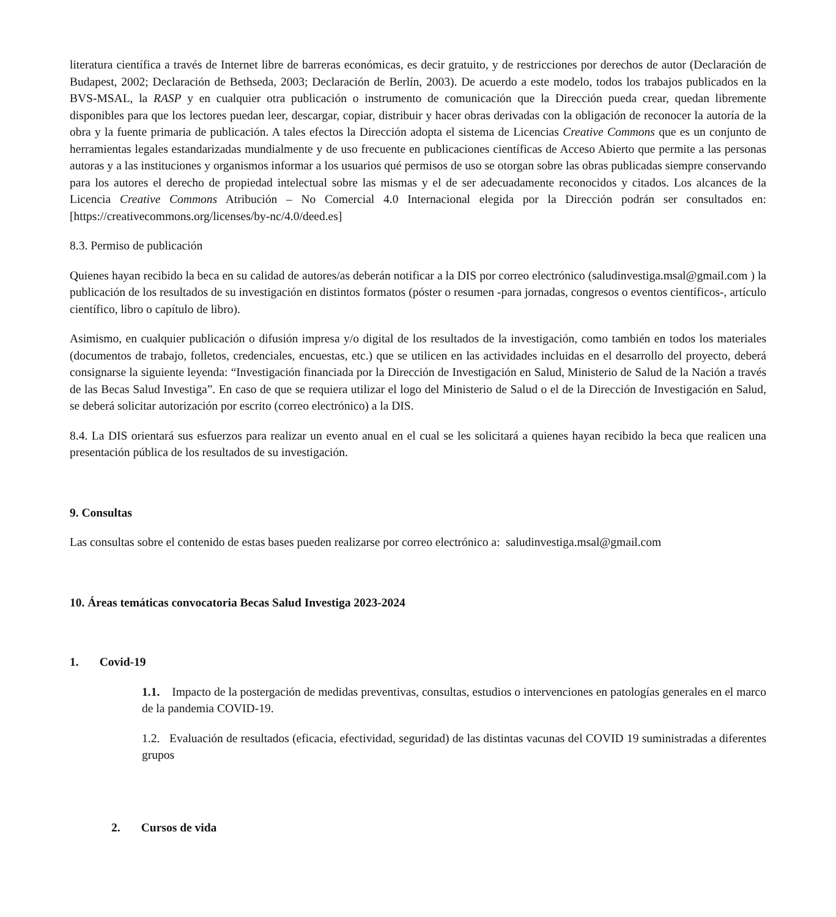literatura científica a través de Internet libre de barreras económicas, es decir gratuito, y de restricciones por derechos de autor (Declaración de Budapest, 2002; Declaración de Bethseda, 2003; Declaración de Berlín, 2003). De acuerdo a este modelo, todos los trabajos publicados en la BVS-MSAL, la RASP y en cualquier otra publicación o instrumento de comunicación que la Dirección pueda crear, quedan libremente disponibles para que los lectores puedan leer, descargar, copiar, distribuir y hacer obras derivadas con la obligación de reconocer la autoría de la obra y la fuente primaria de publicación. A tales efectos la Dirección adopta el sistema de Licencias Creative Commons que es un conjunto de herramientas legales estandarizadas mundialmente y de uso frecuente en publicaciones científicas de Acceso Abierto que permite a las personas autoras y a las instituciones y organismos informar a los usuarios qué permisos de uso se otorgan sobre las obras publicadas siempre conservando para los autores el derecho de propiedad intelectual sobre las mismas y el de ser adecuadamente reconocidos y citados. Los alcances de la Licencia Creative Commons Atribución – No Comercial 4.0 Internacional elegida por la Dirección podrán ser consultados en: [https://creativecommons.org/licenses/by-nc/4.0/deed.es]
8.3. Permiso de publicación
Quienes hayan recibido la beca en su calidad de autores/as deberán notificar a la DIS por correo electrónico (saludinvestiga.msal@gmail.com ) la publicación de los resultados de su investigación en distintos formatos (póster o resumen -para jornadas, congresos o eventos científicos-, artículo científico, libro o capítulo de libro).
Asimismo, en cualquier publicación o difusión impresa y/o digital de los resultados de la investigación, como también en todos los materiales (documentos de trabajo, folletos, credenciales, encuestas, etc.) que se utilicen en las actividades incluidas en el desarrollo del proyecto, deberá consignarse la siguiente leyenda: “Investigación financiada por la Dirección de Investigación en Salud, Ministerio de Salud de la Nación a través de las Becas Salud Investiga”. En caso de que se requiera utilizar el logo del Ministerio de Salud o el de la Dirección de Investigación en Salud, se deberá solicitar autorización por escrito (correo electrónico) a la DIS.
8.4. La DIS orientará sus esfuerzos para realizar un evento anual en el cual se les solicitará a quienes hayan recibido la beca que realicen una presentación pública de los resultados de su investigación.
9. Consultas
Las consultas sobre el contenido de estas bases pueden realizarse por correo electrónico a: saludinvestiga.msal@gmail.com
10. Áreas temáticas convocatoria Becas Salud Investiga 2023-2024
1. Covid-19
1.1. Impacto de la postergación de medidas preventivas, consultas, estudios o intervenciones en patologías generales en el marco de la pandemia COVID-19.
1.2. Evaluación de resultados (eficacia, efectividad, seguridad) de las distintas vacunas del COVID 19 suministradas a diferentes grupos
2. Cursos de vida